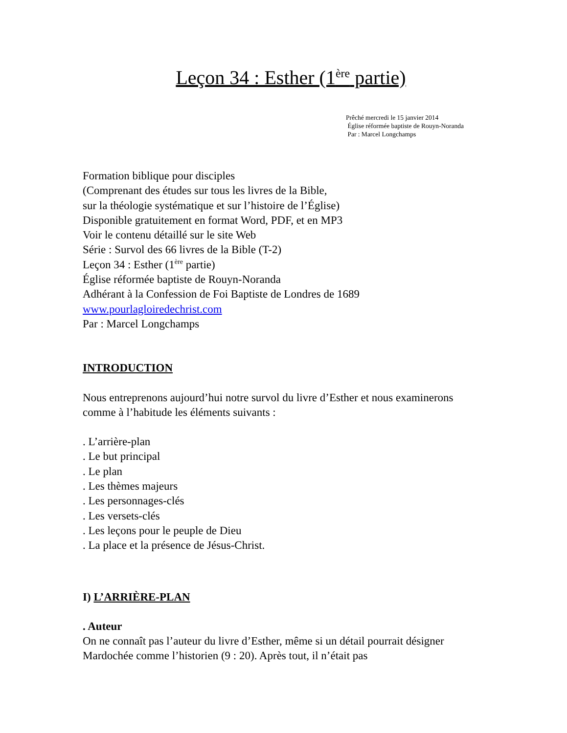Leçon 34 : Esther (1<sup>ère</sup> partie)
Prêché mercredi le 15 janvier 2014
Église réformée baptiste de Rouyn-Noranda
Par : Marcel Longchamps
Formation biblique pour disciples
(Comprenant des études sur tous les livres de la Bible,
sur la théologie systématique et sur l’histoire de l’Église)
Disponible gratuitement en format Word, PDF, et en MP3
Voir le contenu détaillé sur le site Web
Série : Survol des 66 livres de la Bible (T-2)
Leçon 34 : Esther (1<sup>ère</sup> partie)
Église réformée baptiste de Rouyn-Noranda
Adhérant à la Confession de Foi Baptiste de Londres de 1689
www.pourlagloiredechrist.com
Par : Marcel Longchamps
INTRODUCTION
Nous entreprenons aujourd’hui notre survol du livre d’Esther et nous examinerons comme à l’habitude les éléments suivants :
. L’arrière-plan
. Le but principal
. Le plan
. Les thèmes majeurs
. Les personnages-clés
. Les versets-clés
. Les leçons pour le peuple de Dieu
. La place et la présence de Jésus-Christ.
I) L’ARRIÈRE-PLAN
. Auteur
On ne connaît pas l’auteur du livre d’Esther, même si un détail pourrait désigner Mardochée comme l’historien (9 : 20). Après tout, il n’était pas